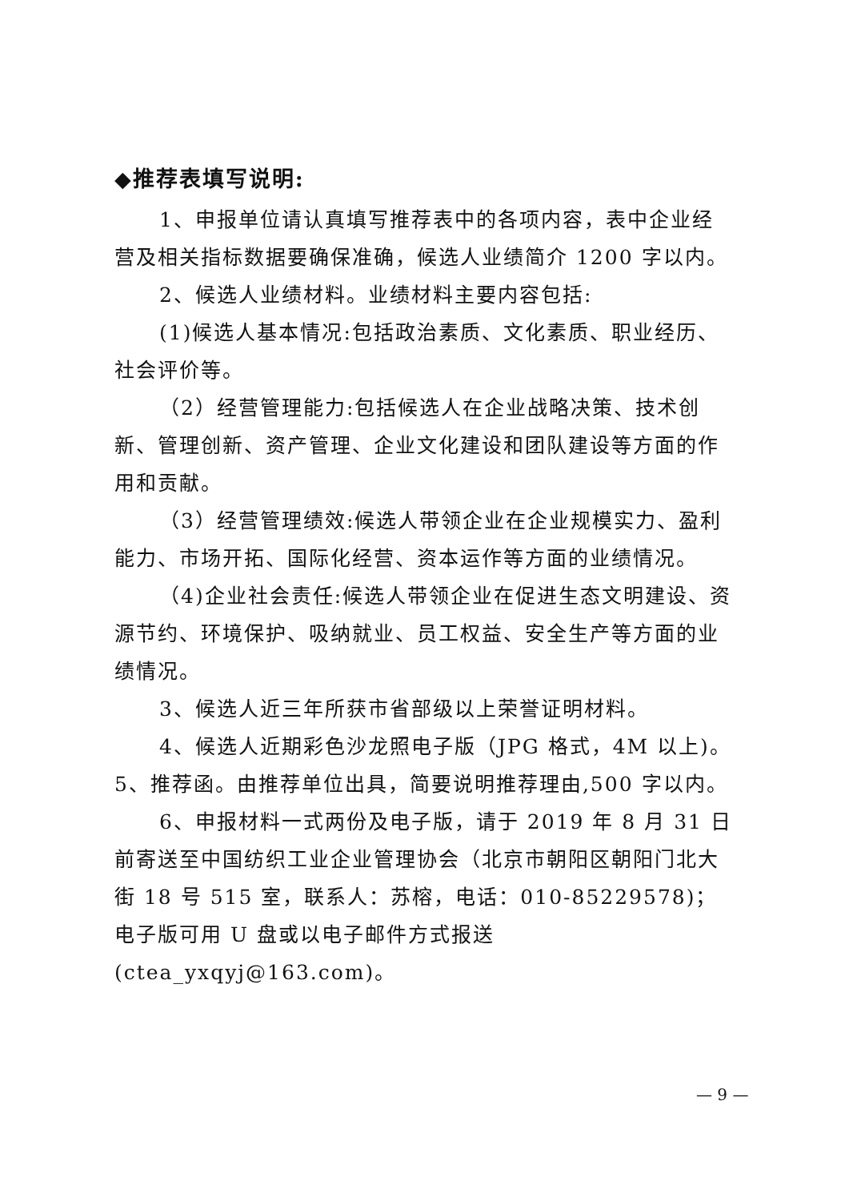◆推荐表填写说明:
1、申报单位请认真填写推荐表中的各项内容，表中企业经营及相关指标数据要确保准确，候选人业绩简介 1200 字以内。
2、候选人业绩材料。业绩材料主要内容包括:
(1)候选人基本情况:包括政治素质、文化素质、职业经历、社会评价等。
（2）经营管理能力:包括候选人在企业战略决策、技术创新、管理创新、资产管理、企业文化建设和团队建设等方面的作用和贡献。
（3）经营管理绩效:候选人带领企业在企业规模实力、盈利能力、市场开拓、国际化经营、资本运作等方面的业绩情况。
（4)企业社会责任:候选人带领企业在促进生态文明建设、资源节约、环境保护、吸纳就业、员工权益、安全生产等方面的业绩情况。
3、候选人近三年所获市省部级以上荣誉证明材料。
4、候选人近期彩色沙龙照电子版（JPG 格式，4M 以上)。
5、推荐函。由推荐单位出具，简要说明推荐理由,500 字以内。
6、申报材料一式两份及电子版，请于 2019 年 8 月 31 日前寄送至中国纺织工业企业管理协会（北京市朝阳区朝阳门北大街 18 号 515 室，联系人：苏榕，电话：010-85229578)；电子版可用 U 盘或以电子邮件方式报送(ctea_yxqyj@163.com)。
— 9 —